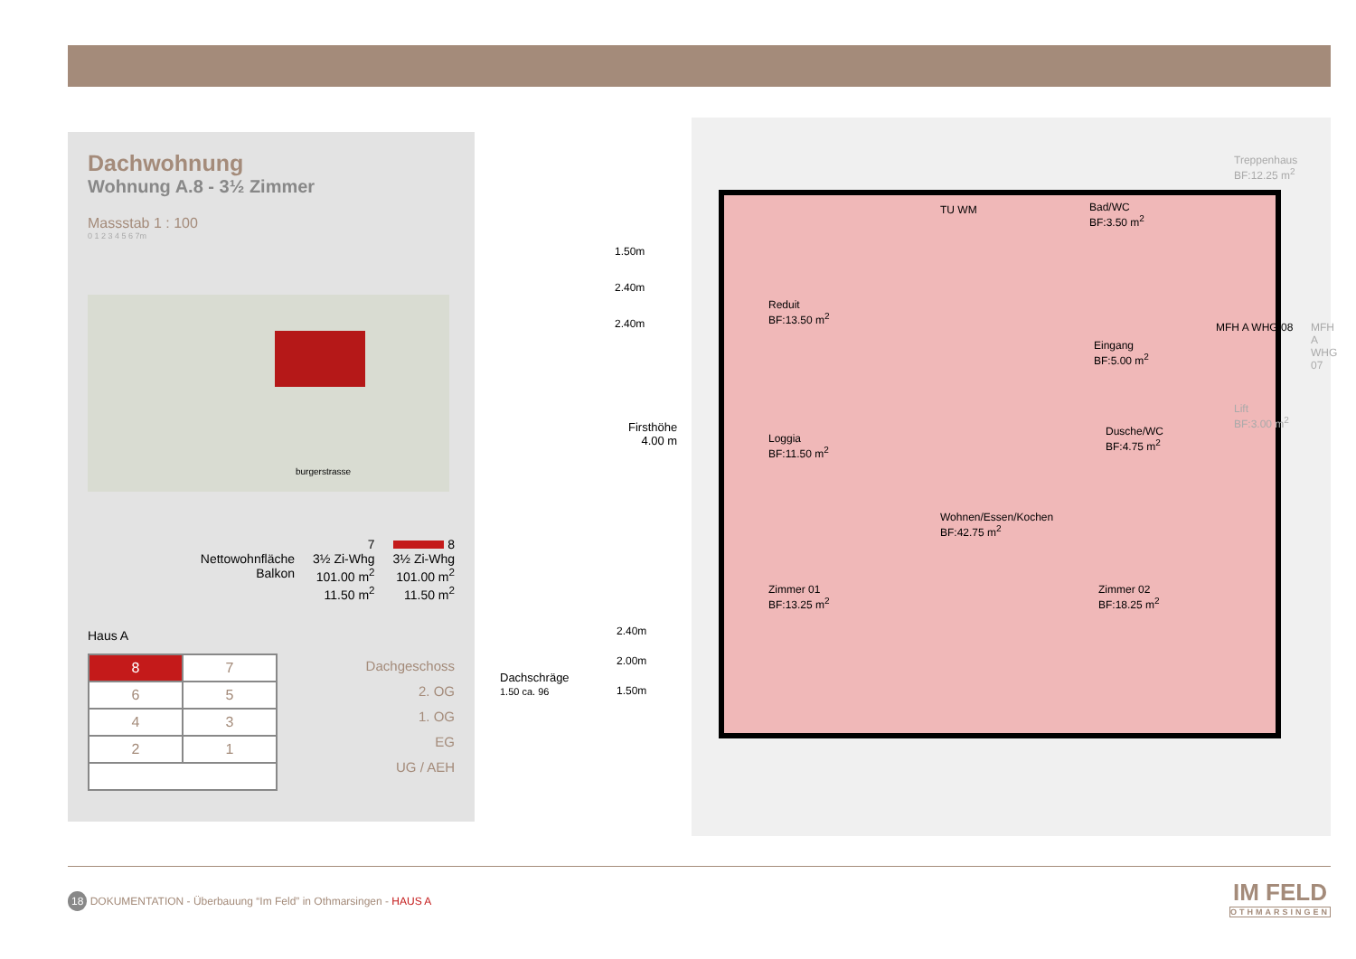Dachwohnung
Wohnung A.8 - 3½ Zimmer
Massstab 1 : 100
0 1 2 3 4 5 6 7m
burgerstrasse
Nettowohnfläche
Balkon
7
3½ Zi-Whg
101.00 m<sup>2</sup>
11.50 m<sup>2</sup>
8
3½ Zi-Whg
101.00 m<sup>2</sup>
11.50 m<sup>2</sup>
Haus A
| 8 | 7 |
| 6 | 5 |
| 4 | 3 |
| 2 | 1 |
Dachgeschoss
2. OG
1. OG
EG
UG / AEH
Dachschräge
1.50 ca. 96
1.50m
2.40m
2.40m
Firsthöhe
4.00 m
2.40m
2.00m
1.50m
Reduit
BF:13.50 m<sup>2</sup>
TU WM
Bad/WC
BF:3.50 m<sup>2</sup>
Treppenhaus
BF:12.25 m<sup>2</sup>
Eingang
BF:5.00 m<sup>2</sup>
MFH A WHG 08 MFH A WHG 07
Lift
BF:3.00 m<sup>2</sup>
Loggia
BF:11.50 m<sup>2</sup>
Dusche/WC
BF:4.75 m<sup>2</sup>
Wohnen/Essen/Kochen
BF:42.75 m<sup>2</sup>
Zimmer 01
BF:13.25 m<sup>2</sup>
Zimmer 02
BF:18.25 m<sup>2</sup>
18 DOKUMENTATION - Überbauung “Im Feld” in Othmarsingen - HAUS A
IM FELD
OTHMARSINGEN